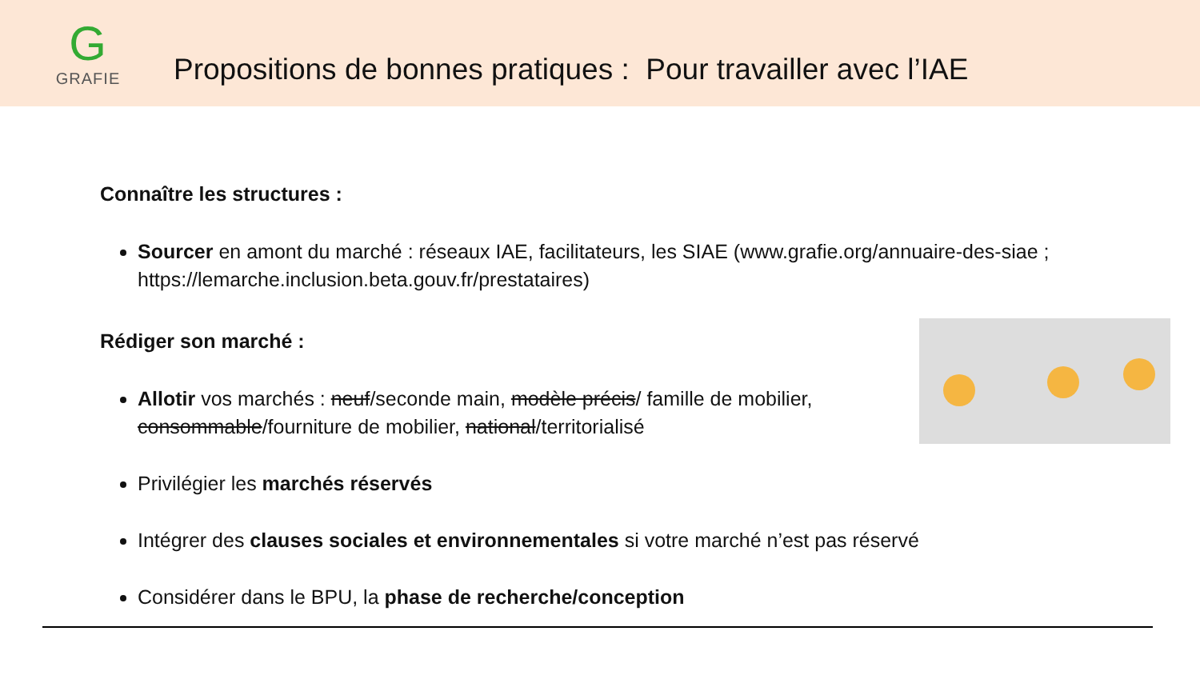G
GRAFIE
Propositions de bonnes pratiques : Pour travailler avec l’IAE
Connaître les structures :
Sourcer en amont du marché : réseaux IAE, facilitateurs, les SIAE (www.grafie.org/annuaire-des-siae ; https://lemarche.inclusion.beta.gouv.fr/prestataires)
Rédiger son marché :
Allotir vos marchés : neuf/seconde main, modèle précis/ famille de mobilier, consommable/fourniture de mobilier, national/territorialisé
Privilégier les marchés réservés
Intégrer des clauses sociales et environnementales si votre marché n’est pas réservé
Considérer dans le BPU, la phase de recherche/conception